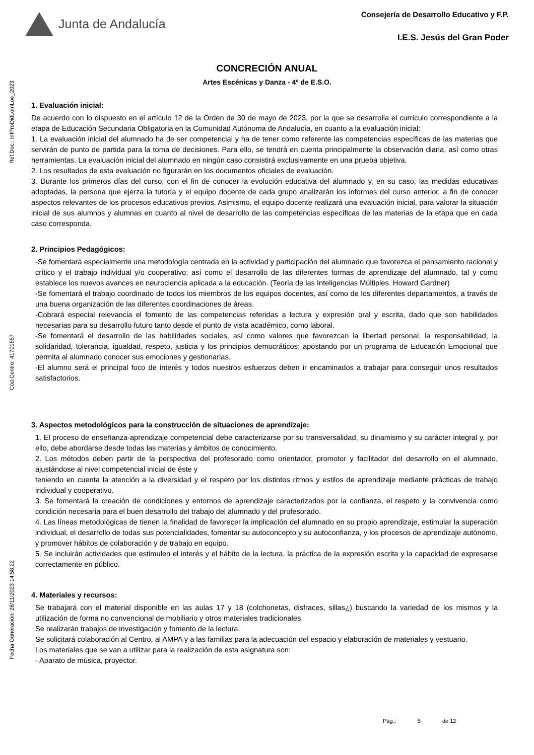Ref.Doc.: InfProDidLomLoe_2023
Cód.Centro: 41701857
Fecha Generación: 26/11/2023 14:58:22
Junta de Andalucía
Consejería de Desarrollo Educativo y F.P.
I.E.S. Jesús del Gran Poder
CONCRECIÓN ANUAL
Artes Escénicas y Danza - 4º de E.S.O.
1. Evaluación inicial:
De acuerdo con lo dispuesto en el artículo 12 de la Orden de 30 de mayo de 2023, por la que se desarrolla el currículo correspondiente a la etapa de Educación Secundaria Obligatoria en la Comunidad Autónoma de Andalucía, en cuanto a la evaluación inicial:
1. La evaluación inicial del alumnado ha de ser competencial y ha de tener como referente las competencias específicas de las materias que servirán de punto de partida para la toma de decisiones. Para ello, se tendrá en cuenta principalmente la observación diaria, así como otras herramientas. La evaluación inicial del alumnado en ningún caso consistirá exclusivamente en una prueba objetiva.
2. Los resultados de esta evaluación no figurarán en los documentos oficiales de evaluación.
3. Durante los primeros días del curso, con el fin de conocer la evolución educativa del alumnado y, en su caso, las medidas educativas adoptadas, la persona que ejerza la tutoría y el equipo docente de cada grupo analizarán los informes del curso anterior, a fin de conocer aspectos relevantes de los procesos educativos previos. Asimismo, el equipo docente realizará una evaluación inicial, para valorar la situación inicial de sus alumnos y alumnas en cuanto al nivel de desarrollo de las competencias específicas de las materias de la etapa que en cada caso corresponda.
2. Principios Pedagógicos:
-Se fomentará especialmente una metodología centrada en la actividad y participación del alumnado que favorezca el pensamiento racional y crítico y el trabajo individual y/o cooperativo; así como el desarrollo de las diferentes formas de aprendizaje del alumnado, tal y como establece los nuevos avances en neurociencia aplicada a la educación. (Teoría de las Inteligencias Múltiples. Howard Gardner)
-Se fomentará el trabajo coordinado de todos los miembros de los equipos docentes, así como de los diferentes departamentos, a través de una buena organización de las diferentes coordinaciones de áreas.
-Cobrará especial relevancia el fomento de las competencias referidas a lectura y expresión oral y escrita, dado que son habilidades necesarias para su desarrollo futuro tanto desde el punto de vista académico, como laboral.
-Se fomentará el desarrollo de las habilidades sociales, así como valores que favorezcan la libertad personal, la responsabilidad, la solidaridad, tolerancia, igualdad, respeto, justicia y los principios democráticos; apostando por un programa de Educación Emocional que permita al alumnado conocer sus emociones y gestionarlas.
-El alumno será el principal foco de interés y todos nuestros esfuerzos deben ir encaminados a trabajar para conseguir unos resultados satisfactorios.
3. Aspectos metodológicos para la construcción de situaciones de aprendizaje:
1. El proceso de enseñanza-aprendizaje competencial debe caracterizarse por su transversalidad, su dinamismo y su carácter integral y, por ello, debe abordarse desde todas las materias y ámbitos de conocimiento.
2. Los métodos deben partir de la perspectiva del profesorado como orientador, promotor y facilitador del desarrollo en el alumnado, ajustándose al nivel competencial inicial de éste y
teniendo en cuenta la atención a la diversidad y el respeto por los distintos ritmos y estilos de aprendizaje mediante prácticas de trabajo individual y cooperativo.
3. Se fomentará la creación de condiciones y entornos de aprendizaje caracterizados por la confianza, el respeto y la convivencia como condición necesaria para el buen desarrollo del trabajo del alumnado y del profesorado.
4. Las líneas metodológicas de tienen la finalidad de favorecer la implicación del alumnado en su propio aprendizaje, estimular la superación individual, el desarrollo de todas sus potencialidades, fomentar su autoconcepto y su autoconfianza, y los procesos de aprendizaje autónomo, y promover hábitos de colaboración y de trabajo en equipo.
5. Se incluirán actividades que estimulen el interés y el hábito de la lectura, la práctica de la expresión escrita y la capacidad de expresarse correctamente en público.
4. Materiales y recursos:
Se trabajará con el material disponible en las aulas 17 y 18 (colchonetas, disfraces, sillas¿) buscando la variedad de los mismos y la utilización de forma no convencional de mobiliario y otros materiales tradicionales.
Se realizarán trabajos de investigación y fomento de la lectura.
Se solicitará colaboración al Centro, al AMPA y a las familias para la adecuación del espacio y elaboración de materiales y vestuario.
Los materiales que se van a utilizar para la realización de esta asignatura son:
- Aparato de música, proyector.
Pág.: 5 de 12